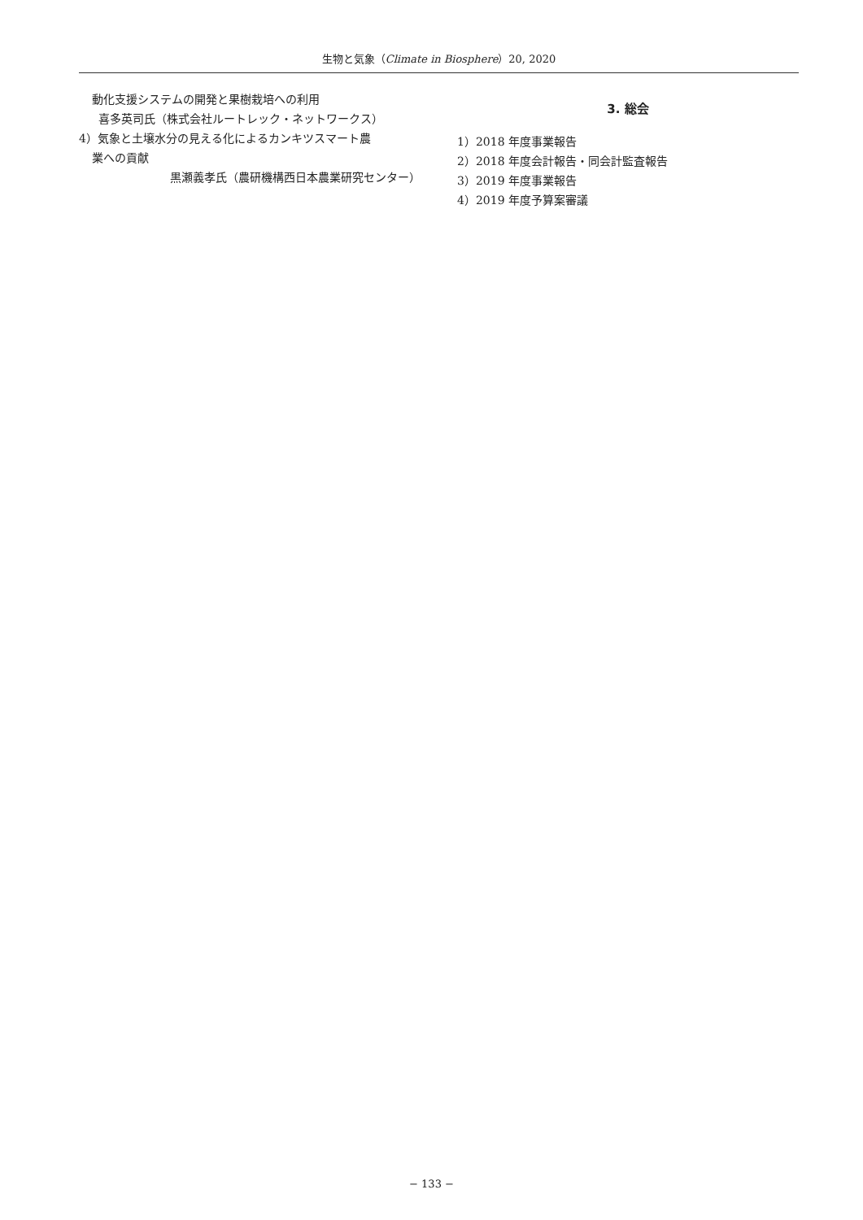生物と気象（Climate in Biosphere）20, 2020
動化支援システムの開発と果樹栽培への利用
喜多英司氏（株式会社ルートレック・ネットワークス）
4）気象と土壌水分の見える化によるカンキツスマート農
業への貢献
黒瀬義孝氏（農研機構西日本農業研究センター）
3. 総会
1）2018 年度事業報告
2）2018 年度会計報告・同会計監査報告
3）2019 年度事業報告
4）2019 年度予算案審議
− 133 −